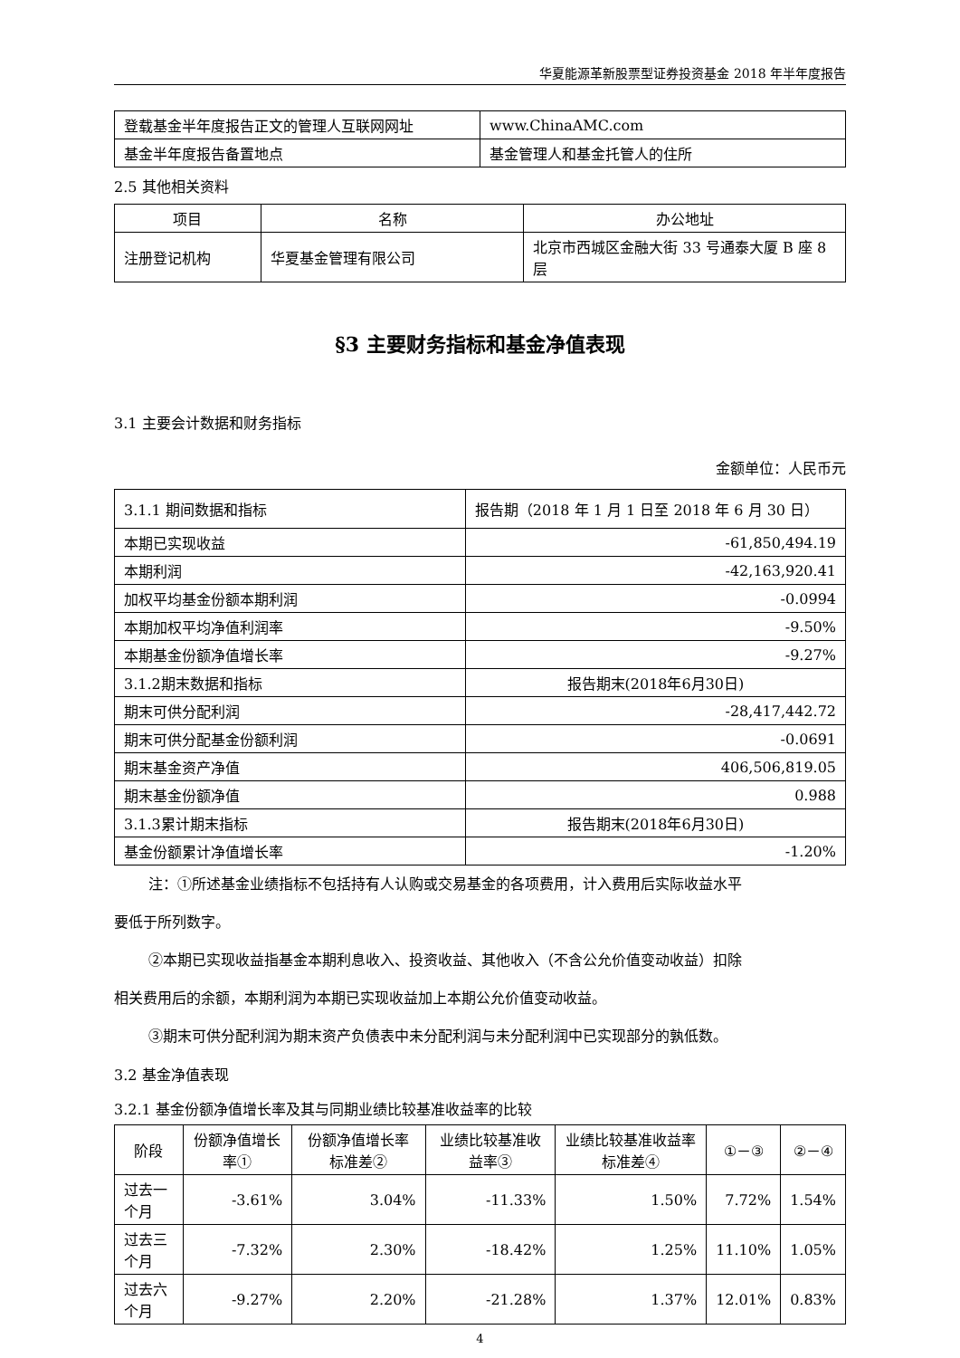华夏能源革新股票型证券投资基金 2018 年半年度报告
| 登载基金半年度报告正文的管理人互联网网址 | www.ChinaAMC.com |
| 基金半年度报告备置地点 | 基金管理人和基金托管人的住所 |
2.5 其他相关资料
| 项目 | 名称 | 办公地址 |
| --- | --- | --- |
| 注册登记机构 | 华夏基金管理有限公司 | 北京市西城区金融大街 33 号通泰大厦 B 座 8 层 |
§3 主要财务指标和基金净值表现
3.1 主要会计数据和财务指标
金额单位：人民币元
| 3.1.1 期间数据和指标 | 报告期（2018 年 1 月 1 日至 2018 年 6 月 30 日） |
| 本期已实现收益 | -61,850,494.19 |
| 本期利润 | -42,163,920.41 |
| 加权平均基金份额本期利润 | -0.0994 |
| 本期加权平均净值利润率 | -9.50% |
| 本期基金份额净值增长率 | -9.27% |
| 3.1.2期末数据和指标 | 报告期末(2018年6月30日) |
| 期末可供分配利润 | -28,417,442.72 |
| 期末可供分配基金份额利润 | -0.0691 |
| 期末基金资产净值 | 406,506,819.05 |
| 期末基金份额净值 | 0.988 |
| 3.1.3累计期末指标 | 报告期末(2018年6月30日) |
| 基金份额累计净值增长率 | -1.20% |
注：①所述基金业绩指标不包括持有人认购或交易基金的各项费用，计入费用后实际收益水平
要低于所列数字。
②本期已实现收益指基金本期利息收入、投资收益、其他收入（不含公允价值变动收益）扣除
相关费用后的余额，本期利润为本期已实现收益加上本期公允价值变动收益。
③期末可供分配利润为期末资产负债表中未分配利润与未分配利润中已实现部分的孰低数。
3.2 基金净值表现
3.2.1 基金份额净值增长率及其与同期业绩比较基准收益率的比较
| 阶段 | 份额净值增长率① | 份额净值增长率标准差② | 业绩比较基准收益率③ | 业绩比较基准收益率标准差④ | ①－③ | ②－④ |
| --- | --- | --- | --- | --- | --- | --- |
| 过去一个月 | -3.61% | 3.04% | -11.33% | 1.50% | 7.72% | 1.54% |
| 过去三个月 | -7.32% | 2.30% | -18.42% | 1.25% | 11.10% | 1.05% |
| 过去六个月 | -9.27% | 2.20% | -21.28% | 1.37% | 12.01% | 0.83% |
4